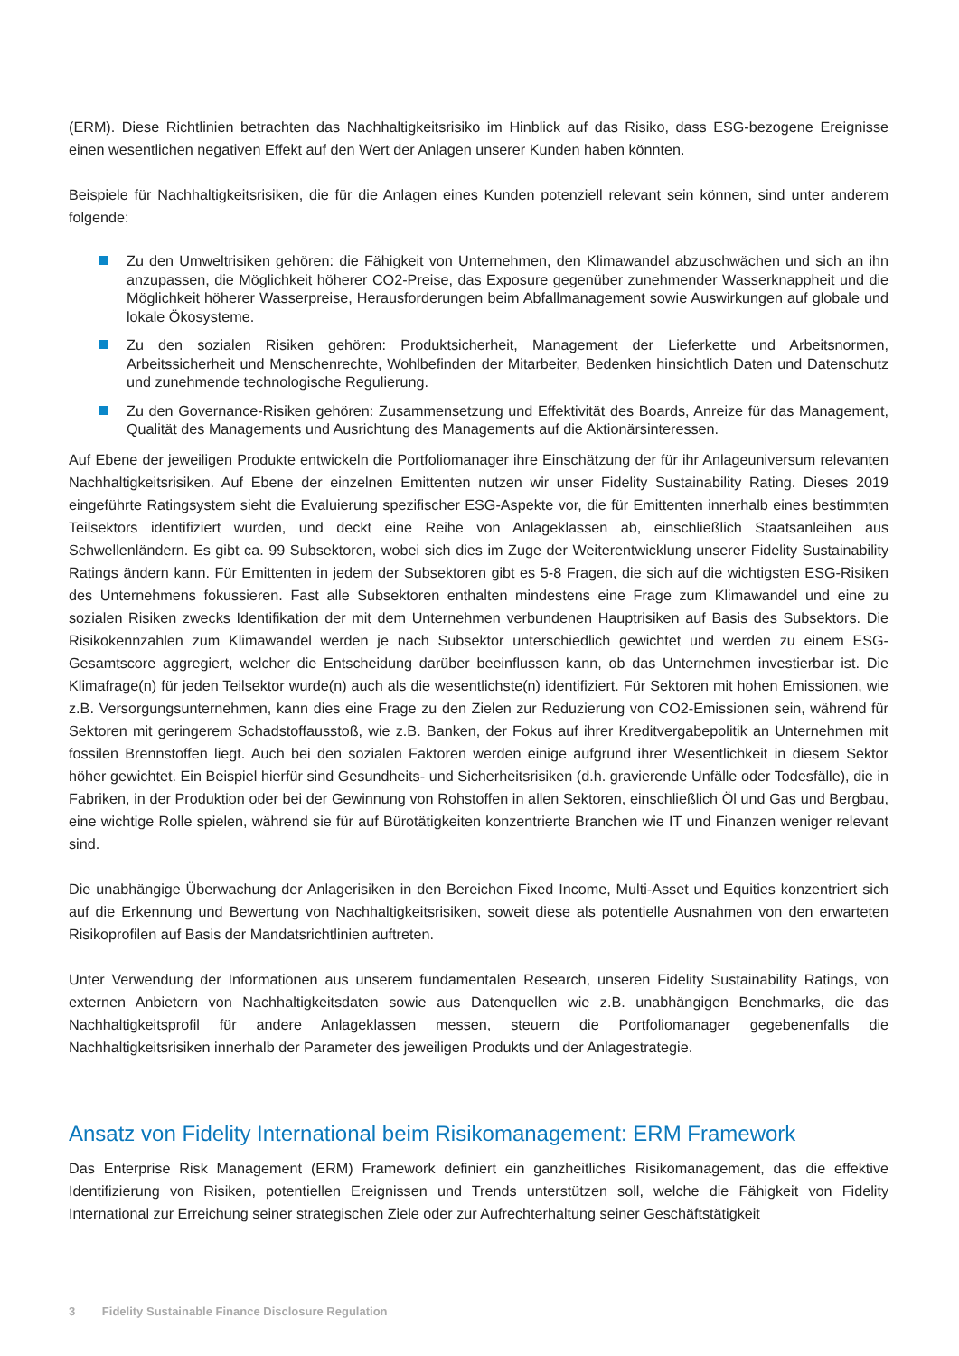(ERM). Diese Richtlinien betrachten das Nachhaltigkeitsrisiko im Hinblick auf das Risiko, dass ESG-bezogene Ereignisse einen wesentlichen negativen Effekt auf den Wert der Anlagen unserer Kunden haben könnten.
Beispiele für Nachhaltigkeitsrisiken, die für die Anlagen eines Kunden potenziell relevant sein können, sind unter anderem folgende:
Zu den Umweltrisiken gehören: die Fähigkeit von Unternehmen, den Klimawandel abzuschwächen und sich an ihn anzupassen, die Möglichkeit höherer CO2-Preise, das Exposure gegenüber zunehmender Wasserknappheit und die Möglichkeit höherer Wasserpreise, Herausforderungen beim Abfallmanagement sowie Auswirkungen auf globale und lokale Ökosysteme.
Zu den sozialen Risiken gehören: Produktsicherheit, Management der Lieferkette und Arbeitsnormen, Arbeitssicherheit und Menschenrechte, Wohlbefinden der Mitarbeiter, Bedenken hinsichtlich Daten und Datenschutz und zunehmende technologische Regulierung.
Zu den Governance-Risiken gehören: Zusammensetzung und Effektivität des Boards, Anreize für das Management, Qualität des Managements und Ausrichtung des Managements auf die Aktionärsinteressen.
Auf Ebene der jeweiligen Produkte entwickeln die Portfoliomanager ihre Einschätzung der für ihr Anlageuniversum relevanten Nachhaltigkeitsrisiken. Auf Ebene der einzelnen Emittenten nutzen wir unser Fidelity Sustainability Rating. Dieses 2019 eingeführte Ratingsystem sieht die Evaluierung spezifischer ESG-Aspekte vor, die für Emittenten innerhalb eines bestimmten Teilsektors identifiziert wurden, und deckt eine Reihe von Anlageklassen ab, einschließlich Staatsanleihen aus Schwellenländern. Es gibt ca. 99 Subsektoren, wobei sich dies im Zuge der Weiterentwicklung unserer Fidelity Sustainability Ratings ändern kann. Für Emittenten in jedem der Subsektoren gibt es 5-8 Fragen, die sich auf die wichtigsten ESG-Risiken des Unternehmens fokussieren. Fast alle Subsektoren enthalten mindestens eine Frage zum Klimawandel und eine zu sozialen Risiken zwecks Identifikation der mit dem Unternehmen verbundenen Hauptrisiken auf Basis des Subsektors. Die Risikokennzahlen zum Klimawandel werden je nach Subsektor unterschiedlich gewichtet und werden zu einem ESG-Gesamtscore aggregiert, welcher die Entscheidung darüber beeinflussen kann, ob das Unternehmen investierbar ist. Die Klimafrage(n) für jeden Teilsektor wurde(n) auch als die wesentlichste(n) identifiziert. Für Sektoren mit hohen Emissionen, wie z.B. Versorgungsunternehmen, kann dies eine Frage zu den Zielen zur Reduzierung von CO2-Emissionen sein, während für Sektoren mit geringerem Schadstoffausstoß, wie z.B. Banken, der Fokus auf ihrer Kreditvergabepolitik an Unternehmen mit fossilen Brennstoffen liegt. Auch bei den sozialen Faktoren werden einige aufgrund ihrer Wesentlichkeit in diesem Sektor höher gewichtet. Ein Beispiel hierfür sind Gesundheits- und Sicherheitsrisiken (d.h. gravierende Unfälle oder Todesfälle), die in Fabriken, in der Produktion oder bei der Gewinnung von Rohstoffen in allen Sektoren, einschließlich Öl und Gas und Bergbau, eine wichtige Rolle spielen, während sie für auf Bürotätigkeiten konzentrierte Branchen wie IT und Finanzen weniger relevant sind.
Die unabhängige Überwachung der Anlagerisiken in den Bereichen Fixed Income, Multi-Asset und Equities konzentriert sich auf die Erkennung und Bewertung von Nachhaltigkeitsrisiken, soweit diese als potentielle Ausnahmen von den erwarteten Risikoprofilen auf Basis der Mandatsrichtlinien auftreten.
Unter Verwendung der Informationen aus unserem fundamentalen Research, unseren Fidelity Sustainability Ratings, von externen Anbietern von Nachhaltigkeitsdaten sowie aus Datenquellen wie z.B. unabhängigen Benchmarks, die das Nachhaltigkeitsprofil für andere Anlageklassen messen, steuern die Portfoliomanager gegebenenfalls die Nachhaltigkeitsrisiken innerhalb der Parameter des jeweiligen Produkts und der Anlagestrategie.
Ansatz von Fidelity International beim Risikomanagement: ERM Framework
Das Enterprise Risk Management (ERM) Framework definiert ein ganzheitliches Risikomanagement, das die effektive Identifizierung von Risiken, potentiellen Ereignissen und Trends unterstützen soll, welche die Fähigkeit von Fidelity International zur Erreichung seiner strategischen Ziele oder zur Aufrechterhaltung seiner Geschäftstätigkeit
3 Fidelity Sustainable Finance Disclosure Regulation